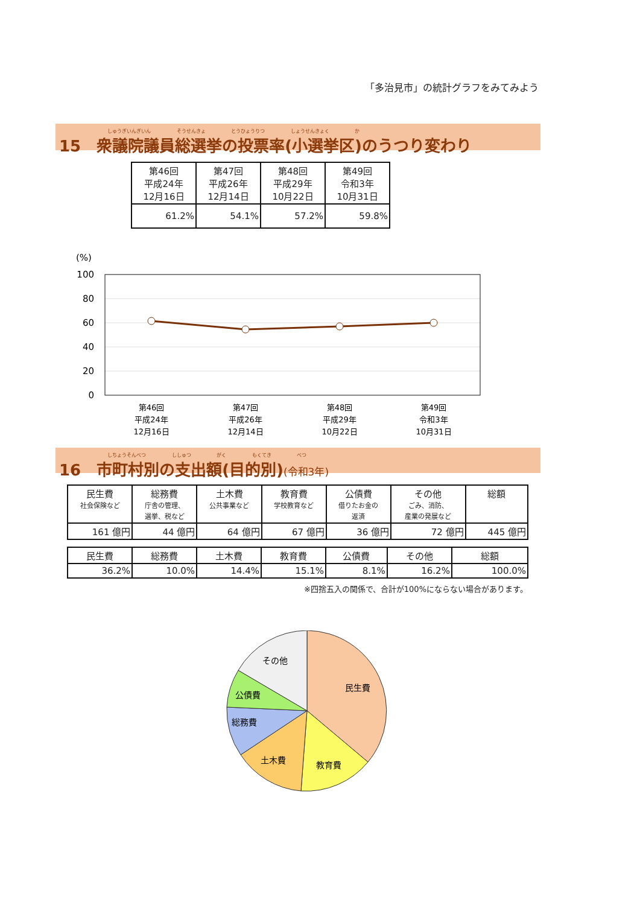「多治見市」の統計グラフをみてみよう
しゅうぎいんぎいん そうせんきょ とうひょうりつ しょうせんきょく か
15　衆議院議員総選挙の投票率(小選挙区)のうつり変わり
| 第46回 平成24年 12月16日 | 第47回 平成26年 12月14日 | 第48回 平成29年 10月22日 | 第49回 令和3年 10月31日 |
| 61.2% | 54.1% | 57.2% | 59.8% |
(%)
100
80
60
40
20
0
第46回
平成24年
12月16日
第47回
平成26年
12月14日
第48回
平成29年
10月22日
第49回
令和3年
10月31日
しちょうそんべつ ししゅつ がく もくてき べつ
16　市町村別の支出額(目的別)(令和3年)
| 民生費 社会保険など | 総務費 庁舎の管理、 選挙、税など | 土木費 公共事業など | 教育費 学校教育など | 公債費 借りたお金の 返済 | その他 ごみ、消防、 産業の発展など | 総額 |
| 161 億円 | 44 億円 | 64 億円 | 67 億円 | 36 億円 | 72 億円 | 445 億円 |
| 民生費 | 総務費 | 土木費 | 教育費 | 公債費 | その他 | 総額 |
| 36.2% | 10.0% | 14.4% | 15.1% | 8.1% | 16.2% | 100.0% |
※四捨五入の関係で、合計が100%にならない場合があります。
民生費
教育費
土木費
総務費
公債費
その他